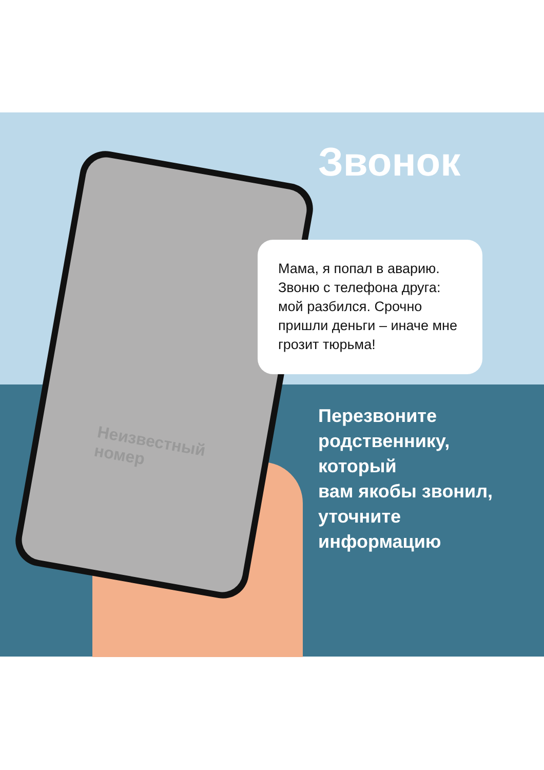Звонок
Мама, я попал в аварию. Звоню с телефона друга: мой разбился. Срочно пришли деньги – иначе мне грозит тюрьма!
Неизвестный номер
Перезвоните
родственнику,
который
вам якобы звонил,
уточните
информацию